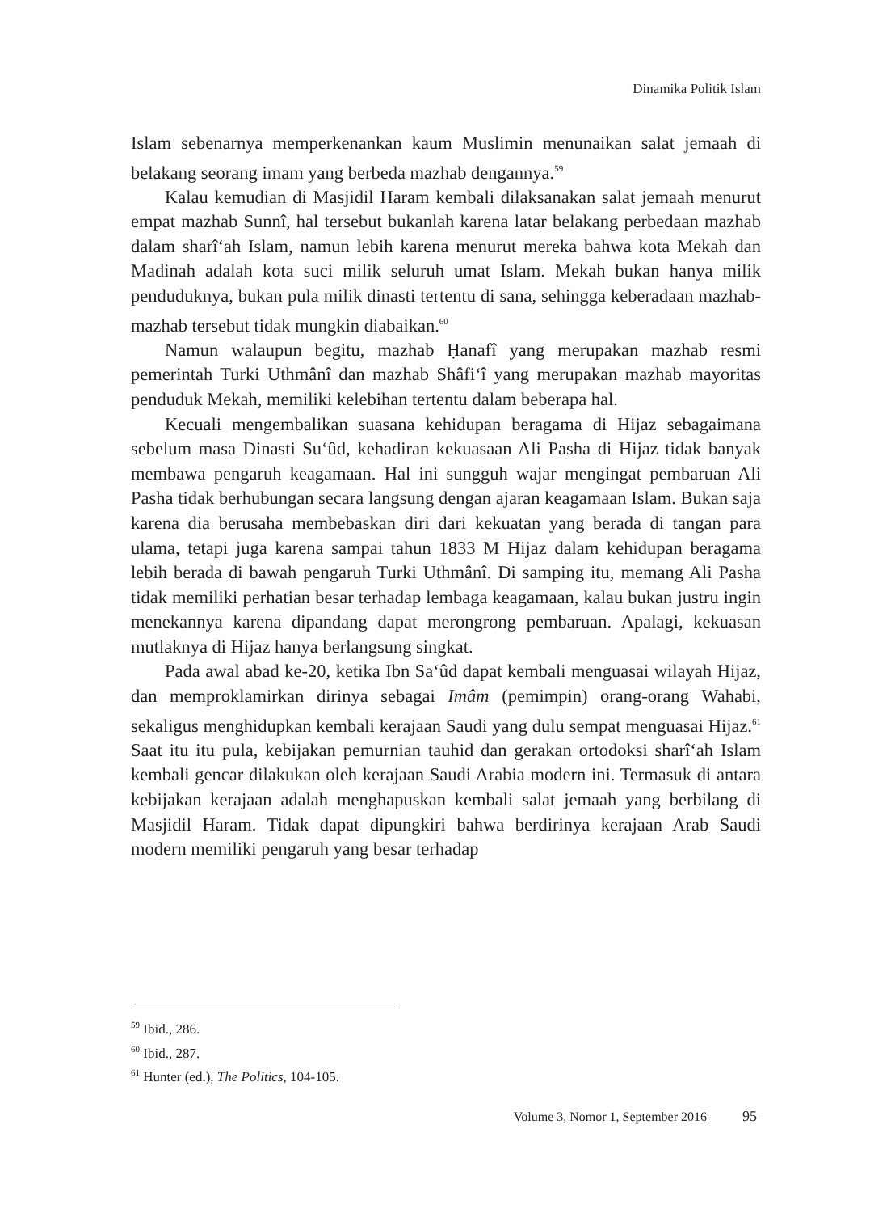Dinamika Politik Islam
Islam sebenarnya memperkenankan kaum Muslimin menunaikan salat jemaah di belakang seorang imam yang berbeda mazhab dengannya.<sup>59</sup>
Kalau kemudian di Masjidil Haram kembali dilaksanakan salat jemaah menurut empat mazhab Sunnî, hal tersebut bukanlah karena latar belakang perbedaan mazhab dalam sharî‘ah Islam, namun lebih karena menurut mereka bahwa kota Mekah dan Madinah adalah kota suci milik seluruh umat Islam. Mekah bukan hanya milik penduduknya, bukan pula milik dinasti tertentu di sana, sehingga keberadaan mazhab-mazhab tersebut tidak mungkin diabaikan.<sup>60</sup>
Namun walaupun begitu, mazhab Ḥanafî yang merupakan mazhab resmi pemerintah Turki Uthmânî dan mazhab Shâfi‘î yang merupakan mazhab mayoritas penduduk Mekah, memiliki kelebihan tertentu dalam beberapa hal.
Kecuali mengembalikan suasana kehidupan beragama di Hijaz sebagaimana sebelum masa Dinasti Su‘ûd, kehadiran kekuasaan Ali Pasha di Hijaz tidak banyak membawa pengaruh keagamaan. Hal ini sungguh wajar mengingat pembaruan Ali Pasha tidak berhubungan secara langsung dengan ajaran keagamaan Islam. Bukan saja karena dia berusaha membebaskan diri dari kekuatan yang berada di tangan para ulama, tetapi juga karena sampai tahun 1833 M Hijaz dalam kehidupan beragama lebih berada di bawah pengaruh Turki Uthmânî. Di samping itu, memang Ali Pasha tidak memiliki perhatian besar terhadap lembaga keagamaan, kalau bukan justru ingin menekannya karena dipandang dapat merongrong pembaruan. Apalagi, kekuasan mutlaknya di Hijaz hanya berlangsung singkat.
Pada awal abad ke-20, ketika Ibn Sa‘ûd dapat kembali menguasai wilayah Hijaz, dan memproklamirkan dirinya sebagai Imâm (pemimpin) orang-orang Wahabi, sekaligus menghidupkan kembali kerajaan Saudi yang dulu sempat menguasai Hijaz.<sup>61</sup> Saat itu itu pula, kebijakan pemurnian tauhid dan gerakan ortodoksi sharî‘ah Islam kembali gencar dilakukan oleh kerajaan Saudi Arabia modern ini. Termasuk di antara kebijakan kerajaan adalah menghapuskan kembali salat jemaah yang berbilang di Masjidil Haram. Tidak dapat dipungkiri bahwa berdirinya kerajaan Arab Saudi modern memiliki pengaruh yang besar terhadap
<sup>59</sup> Ibid., 286.
<sup>60</sup> Ibid., 287.
<sup>61</sup> Hunter (ed.), The Politics, 104-105.
Volume 3, Nomor 1, September 2016 95